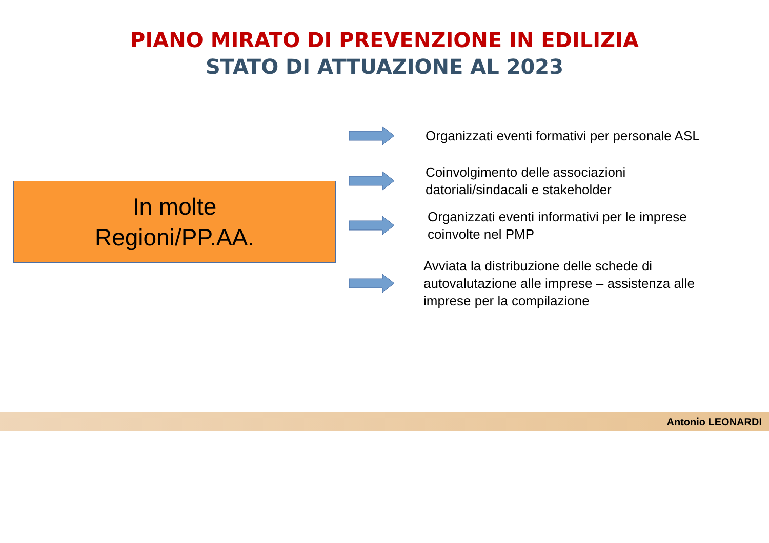PIANO MIRATO DI PREVENZIONE IN EDILIZIA
STATO DI ATTUAZIONE AL 2023
In molte
Regioni/PP.AA.
Organizzati eventi formativi per personale ASL
Coinvolgimento delle associazioni
datoriali/sindacali e stakeholder
Organizzati eventi informativi per le imprese
coinvolte nel PMP
Avviata la distribuzione delle schede di
autovalutazione alle imprese – assistenza alle
imprese per la compilazione
Antonio LEONARDI